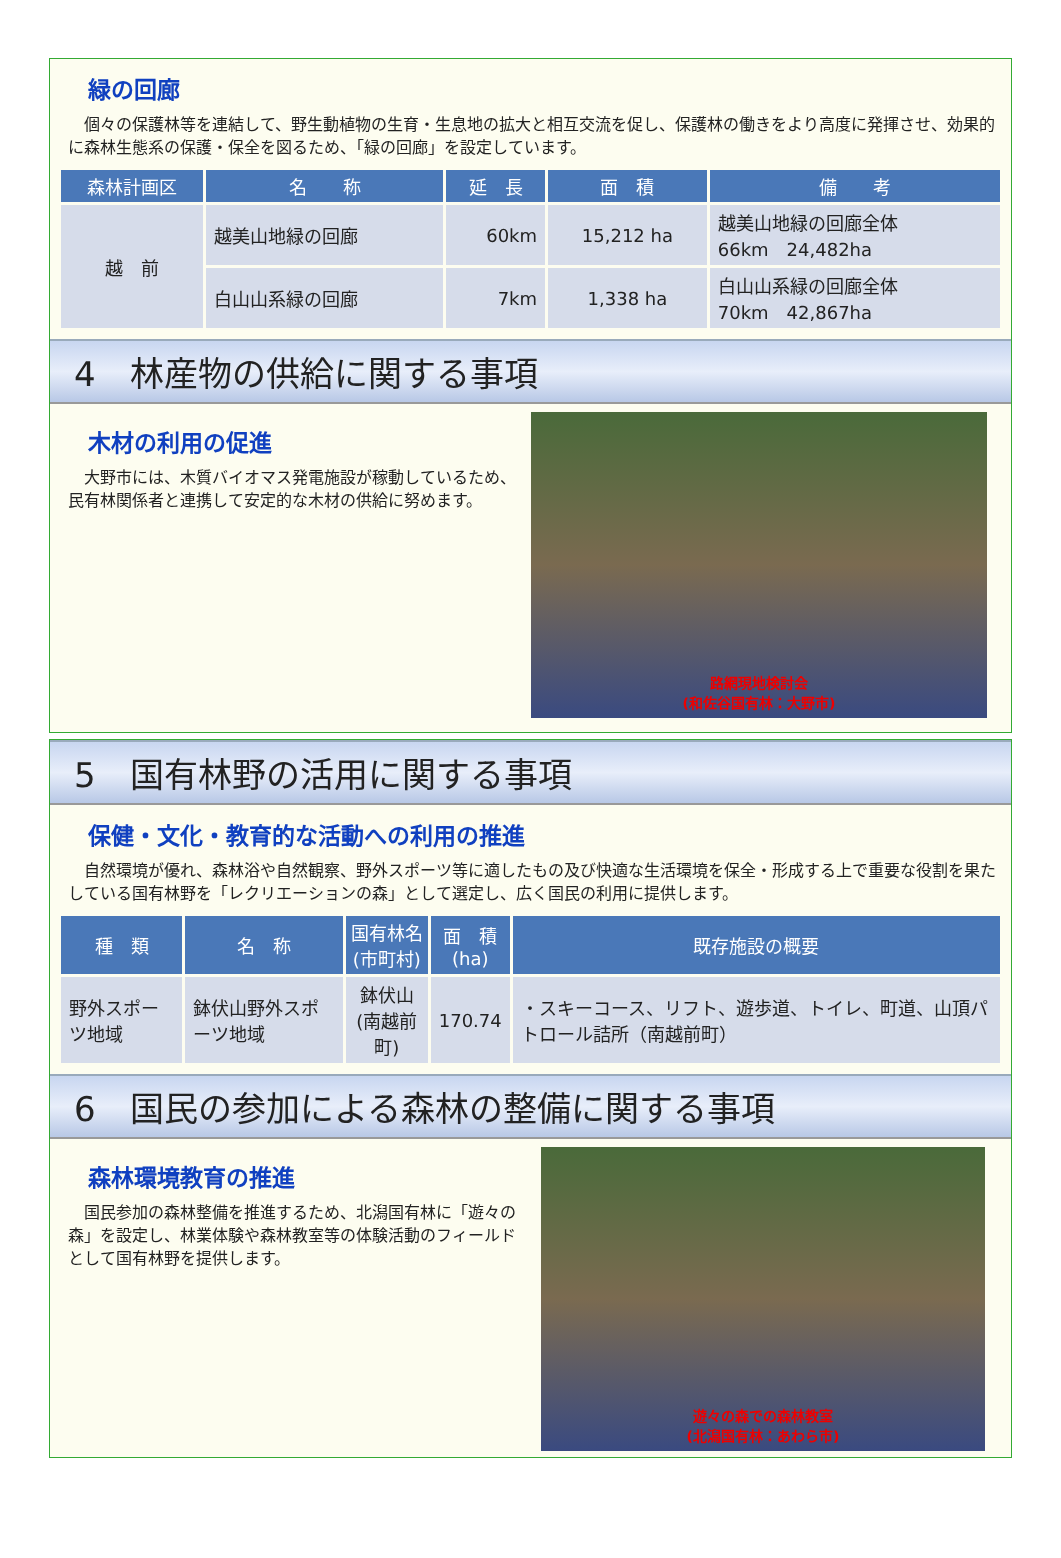緑の回廊
　個々の保護林等を連結して、野生動植物の生育・生息地の拡大と相互交流を促し、保護林の働きをより高度に発揮させ、効果的に森林生態系の保護・保全を図るため、「緑の回廊」を設定しています。
| 森林計画区 | 名 称 | 延 長 | 面 積 | 備 考 |
| --- | --- | --- | --- | --- |
| 越 前 | 越美山地緑の回廊 | 60km | 15,212 ha | 越美山地緑の回廊全体 66km 24,482ha |
| | 白山山系緑の回廊 | 7km | 1,338 ha | 白山山系緑の回廊全体 70km 42,867ha |
4　林産物の供給に関する事項
木材の利用の促進
　大野市には、木質バイオマス発電施設が稼動しているため、民有林関係者と連携して安定的な木材の供給に努めます。
路網現地検討会
(和佐谷国有林：大野市)
5　国有林野の活用に関する事項
保健・文化・教育的な活動への利用の推進
　自然環境が優れ、森林浴や自然観察、野外スポーツ等に適したもの及び快適な生活環境を保全・形成する上で重要な役割を果たしている国有林野を「レクリエーションの森」として選定し、広く国民の利用に提供します。
| 種 類 | 名 称 | 国有林名 (市町村) | 面 積 (ha) | 既存施設の概要 |
| --- | --- | --- | --- | --- |
| 野外スポーツ地域 | 鉢伏山野外スポーツ地域 | 鉢伏山 (南越前町) | 170.74 | ・スキーコース、リフト、遊歩道、トイレ、町道、山頂パトロール詰所（南越前町） |
6　国民の参加による森林の整備に関する事項
森林環境教育の推進
　国民参加の森林整備を推進するため、北潟国有林に「遊々の森」を設定し、林業体験や森林教室等の体験活動のフィールドとして国有林野を提供します。
遊々の森での森林教室
(北潟国有林：あわら市)